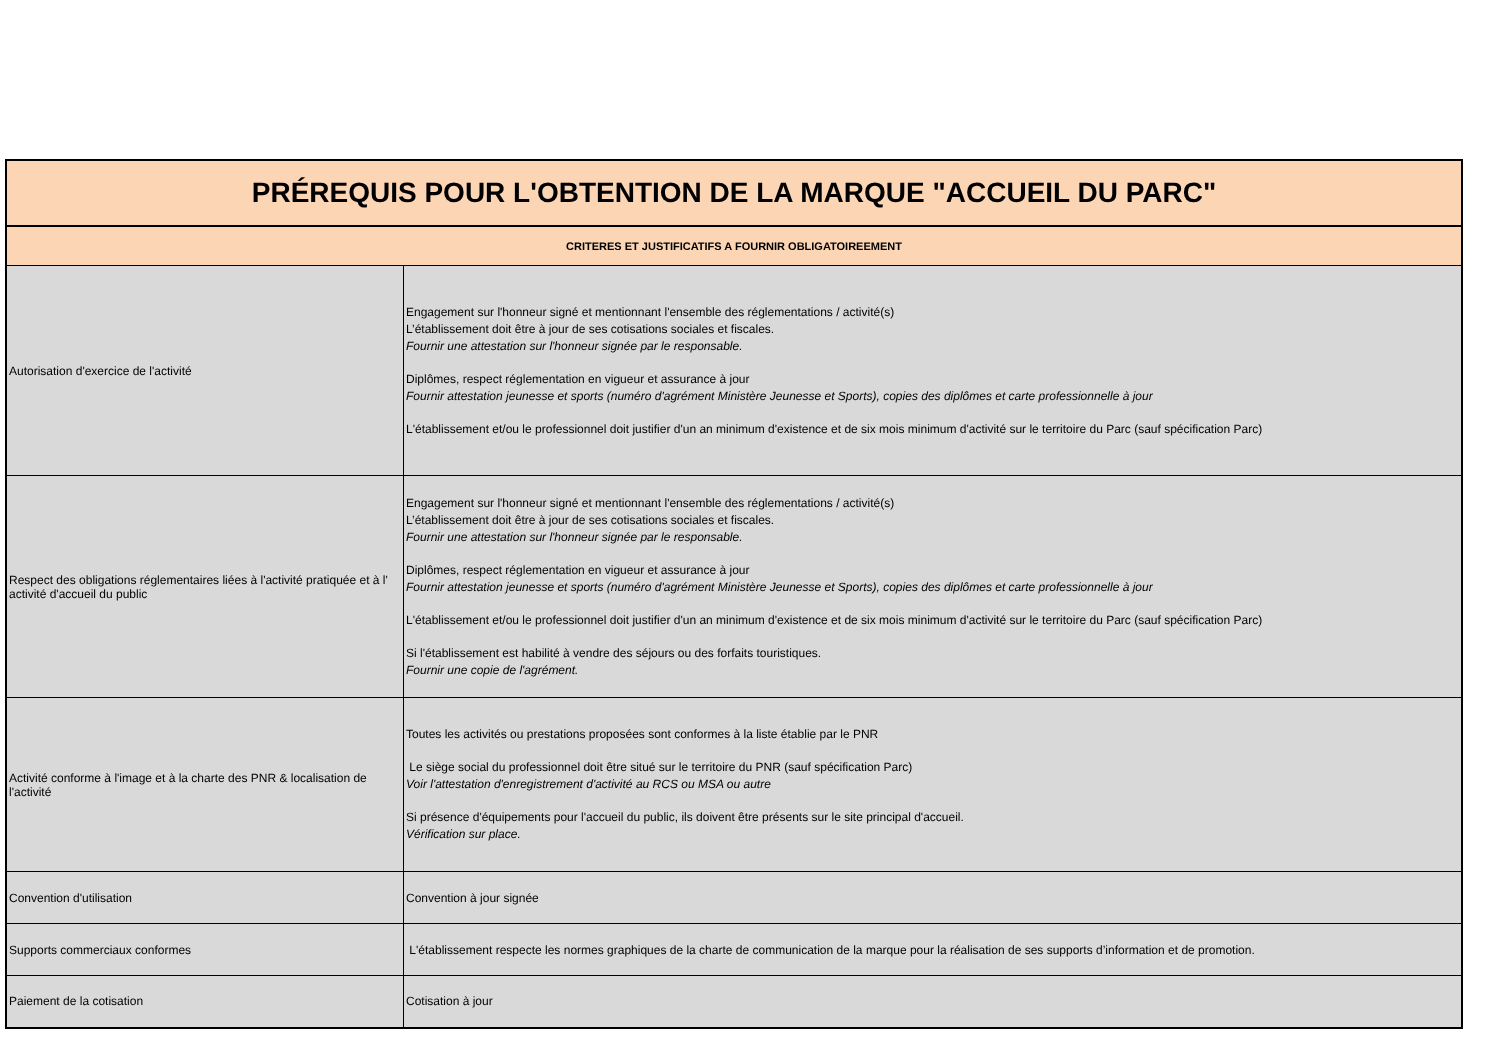| PRÉREQUIS POUR L'OBTENTION DE LA MARQUE "ACCUEIL DU PARC" | |
| --- | --- |
| CRITERES ET JUSTIFICATIFS A FOURNIR OBLIGATOIREEMENT | |
| Autorisation d'exercice de l'activité | Engagement sur l'honneur signé et mentionnant l'ensemble des réglementations / activité(s) L’établissement doit être à jour de ses cotisations sociales et fiscales. Fournir une attestation sur l'honneur signée par le responsable. Diplômes, respect réglementation en vigueur et assurance à jour Fournir attestation jeunesse et sports (numéro d'agrément Ministère Jeunesse et Sports), copies des diplômes et carte professionnelle à jour L'établissement et/ou le professionnel doit justifier d'un an minimum d'existence et de six mois minimum d'activité sur le territoire du Parc (sauf spécification Parc) |
| Respect des obligations réglementaires liées à l'activité pratiquée et à l' activité d'accueil du public | Engagement sur l'honneur signé et mentionnant l'ensemble des réglementations / activité(s) L’établissement doit être à jour de ses cotisations sociales et fiscales. Fournir une attestation sur l'honneur signée par le responsable. Diplômes, respect réglementation en vigueur et assurance à jour Fournir attestation jeunesse et sports (numéro d'agrément Ministère Jeunesse et Sports), copies des diplômes et carte professionnelle à jour L'établissement et/ou le professionnel doit justifier d'un an minimum d'existence et de six mois minimum d'activité sur le territoire du Parc (sauf spécification Parc) Si l'établissement est habilité à vendre des séjours ou des forfaits touristiques. Fournir une copie de l'agrément. |
| Activité conforme à l'image et à la charte des PNR & localisation de l'activité | Toutes les activités ou prestations proposées sont conformes à la liste établie par le PNR Le siège social du professionnel doit être situé sur le territoire du PNR (sauf spécification Parc) Voir l'attestation d'enregistrement d'activité au RCS ou MSA ou autre Si présence d'équipements pour l'accueil du public, ils doivent être présents sur le site principal d'accueil. Vérification sur place. |
| Convention d'utilisation | Convention à jour signée |
| Supports commerciaux conformes | L'établissement respecte les normes graphiques de la charte de communication de la marque pour la réalisation de ses supports d’information et de promotion. |
| Paiement de la cotisation | Cotisation à jour |